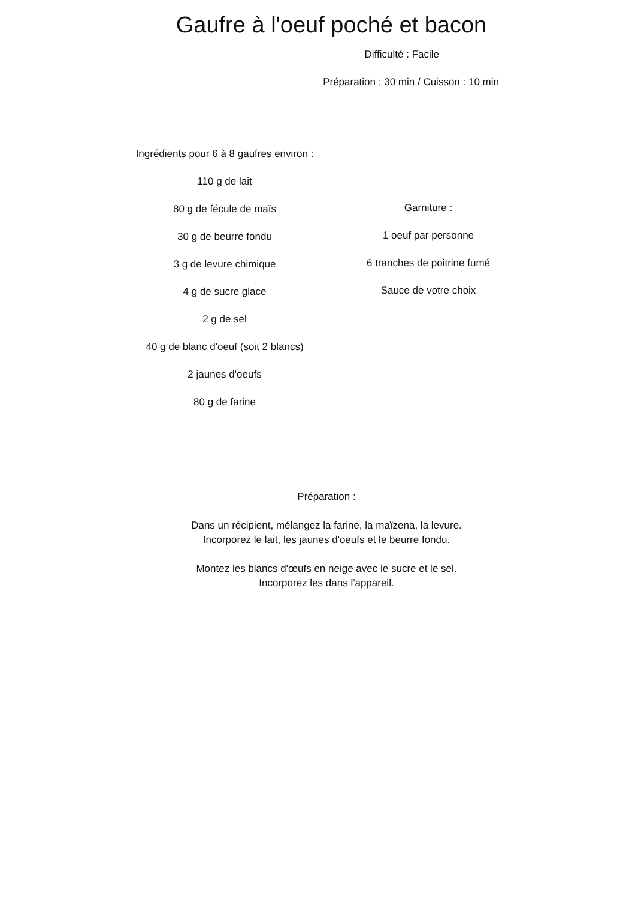Gaufre à l'oeuf poché et bacon
Difficulté : Facile
Préparation : 30 min / Cuisson : 10 min
Ingrédients pour 6 à 8 gaufres environ :
110 g de lait
80 g de fécule de maïs
30 g de beurre fondu
3 g de levure chimique
4 g de sucre glace
2 g de sel
40 g de blanc d'oeuf (soit 2 blancs)
2 jaunes d'oeufs
80 g de farine
Garniture :
1 oeuf par personne
6 tranches de poitrine fumé
Sauce de votre choix
Préparation :
Dans un récipient, mélangez la farine, la maïzena, la levure.
Incorporez le lait, les jaunes d'oeufs et le beurre fondu.
Montez les blancs d'œufs en neige avec le sucre et le sel.
Incorporez les dans l'appareil.